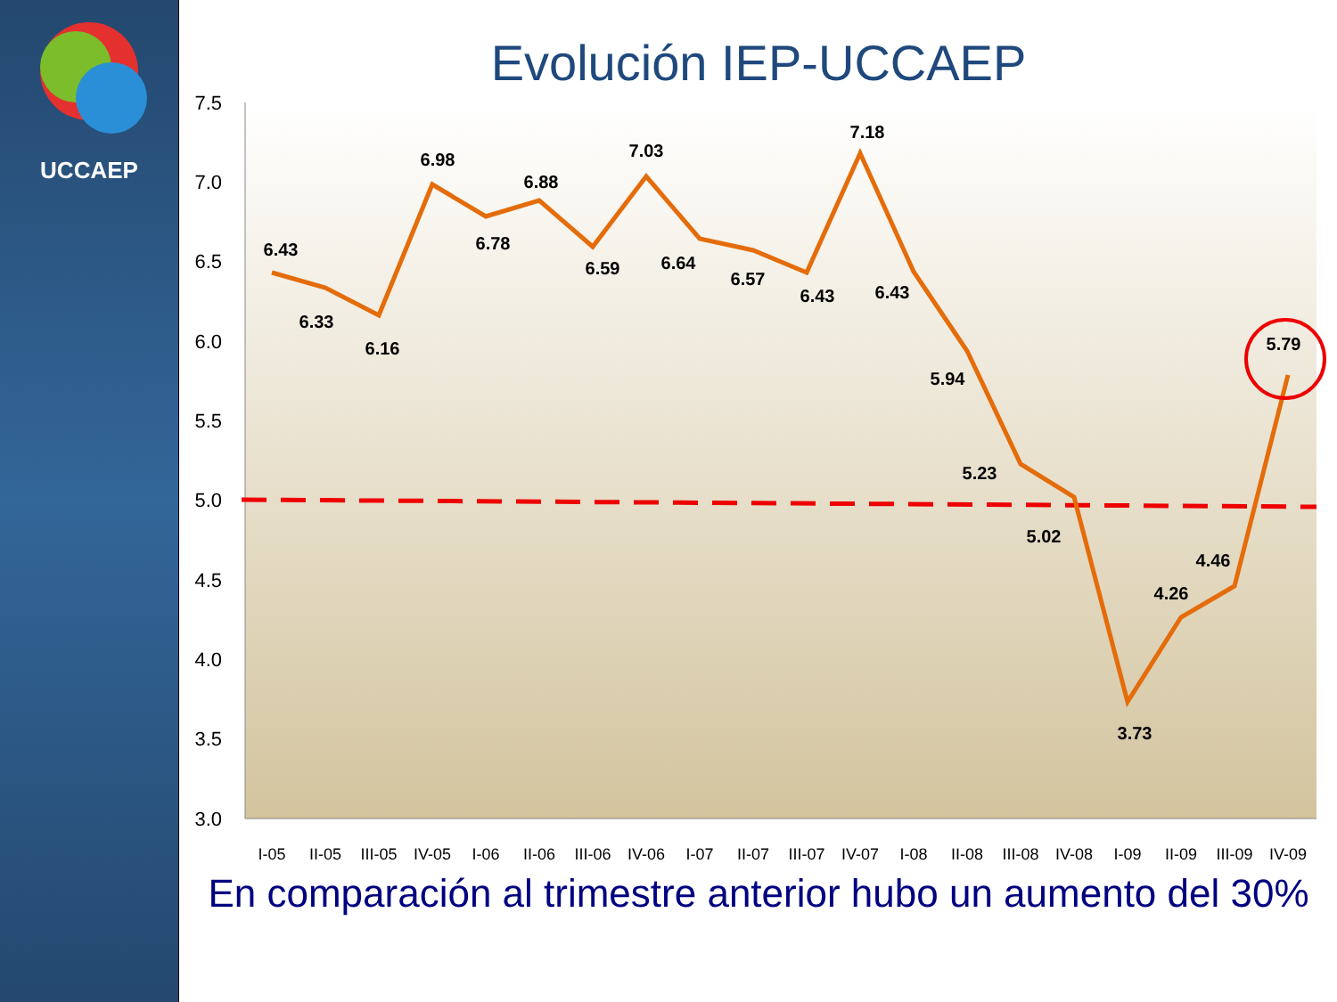UCCAEP
Evolución IEP-UCCAEP
7.5
7.0
6.5
6.0
5.5
5.0
4.5
4.0
3.5
3.0
6.43
6.33
6.16
6.98
6.78
6.88
6.59
7.03
6.64
6.57
6.43
7.18
6.43
5.94
5.23
5.02
3.73
4.26
4.46
5.79
I-05
II-05
III-05
IV-05
I-06
II-06
III-06
IV-06
I-07
II-07
III-07
IV-07
I-08
II-08
III-08
IV-08
I-09
II-09
III-09
IV-09
En comparación al trimestre anterior hubo un aumento del 30%